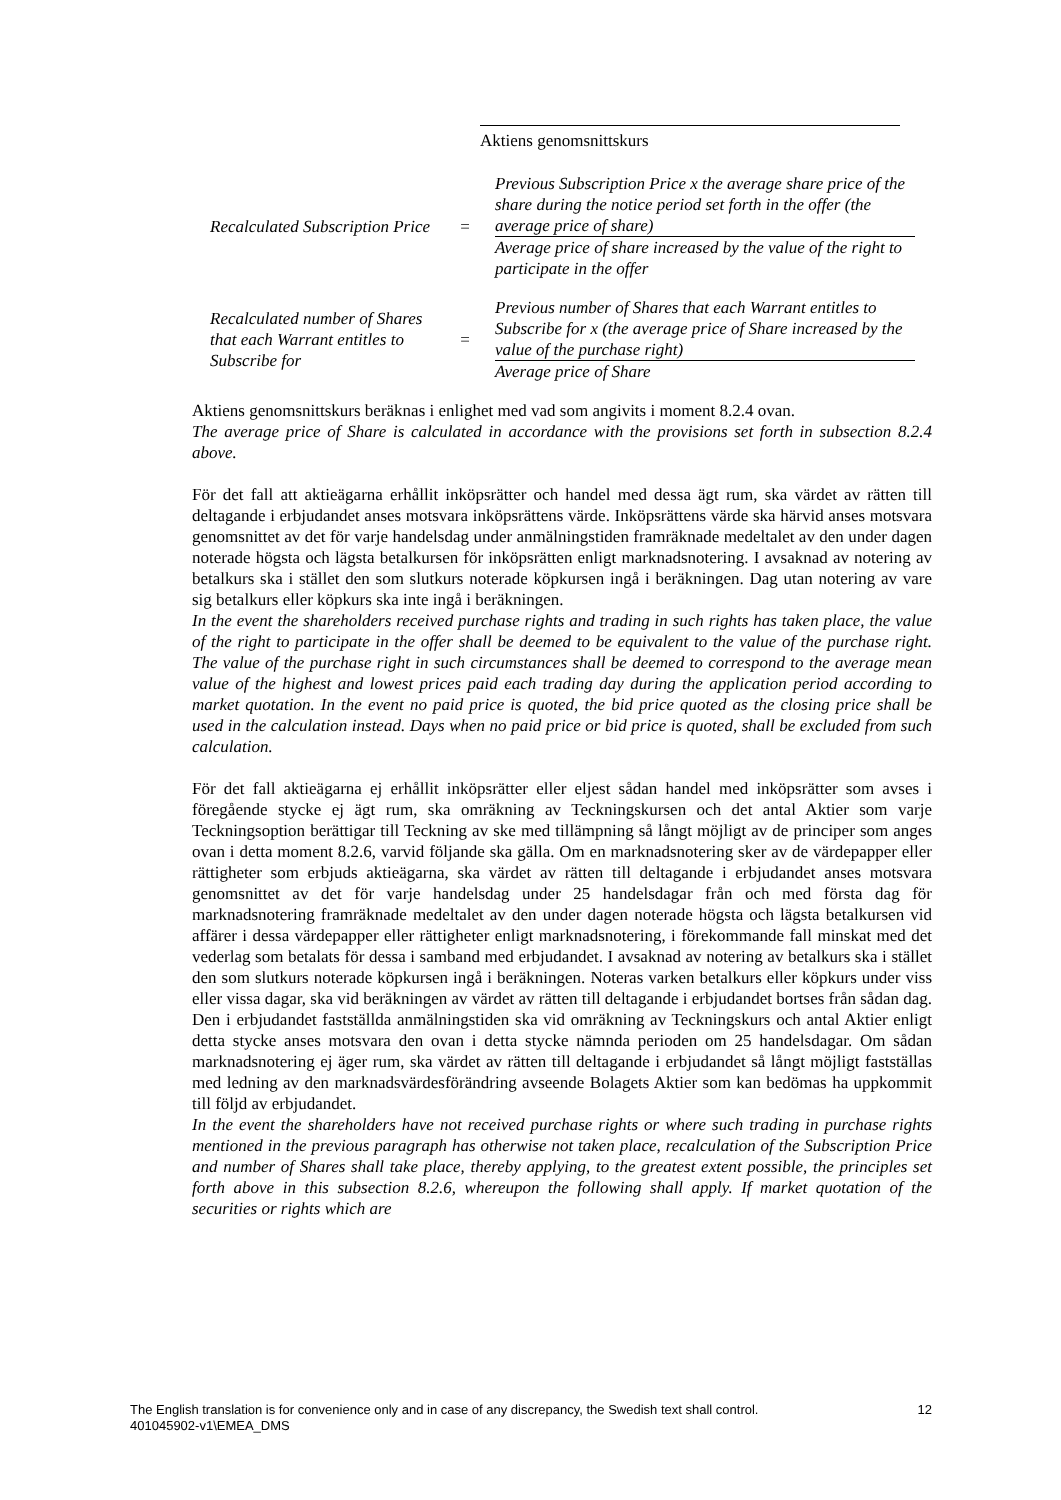Aktiens genomsnittskurs
Recalculated Subscription Price
=
Previous Subscription Price x the average share price of the share during the notice period set forth in the offer (the average price of share)
Average price of share increased by the value of the right to participate in the offer
Recalculated number of Shares that each Warrant entitles to Subscribe for
=
Previous number of Shares that each Warrant entitles to Subscribe for x (the average price of Share increased by the value of the purchase right)
Average price of Share
Aktiens genomsnittskurs beräknas i enlighet med vad som angivits i moment 8.2.4 ovan.
The average price of Share is calculated in accordance with the provisions set forth in subsection 8.2.4 above.
För det fall att aktieägarna erhållit inköpsrätter och handel med dessa ägt rum, ska värdet av rätten till deltagande i erbjudandet anses motsvara inköpsrättens värde. Inköpsrättens värde ska härvid anses motsvara genomsnittet av det för varje handelsdag under anmälningstiden framräknade medeltalet av den under dagen noterade högsta och lägsta betalkursen för inköpsrätten enligt marknadsnotering. I avsaknad av notering av betalkurs ska i stället den som slutkurs noterade köpkursen ingå i beräkningen. Dag utan notering av vare sig betalkurs eller köpkurs ska inte ingå i beräkningen.
In the event the shareholders received purchase rights and trading in such rights has taken place, the value of the right to participate in the offer shall be deemed to be equivalent to the value of the purchase right. The value of the purchase right in such circumstances shall be deemed to correspond to the average mean value of the highest and lowest prices paid each trading day during the application period according to market quotation. In the event no paid price is quoted, the bid price quoted as the closing price shall be used in the calculation instead. Days when no paid price or bid price is quoted, shall be excluded from such calculation.
För det fall aktieägarna ej erhållit inköpsrätter eller eljest sådan handel med inköpsrätter som avses i föregående stycke ej ägt rum, ska omräkning av Teckningskursen och det antal Aktier som varje Teckningsoption berättigar till Teckning av ske med tillämpning så långt möjligt av de principer som anges ovan i detta moment 8.2.6, varvid följande ska gälla. Om en marknadsnotering sker av de värdepapper eller rättigheter som erbjuds aktieägarna, ska värdet av rätten till deltagande i erbjudandet anses motsvara genomsnittet av det för varje handelsdag under 25 handelsdagar från och med första dag för marknadsnotering framräknade medeltalet av den under dagen noterade högsta och lägsta betalkursen vid affärer i dessa värdepapper eller rättigheter enligt marknadsnotering, i förekommande fall minskat med det vederlag som betalats för dessa i samband med erbjudandet. I avsaknad av notering av betalkurs ska i stället den som slutkurs noterade köpkursen ingå i beräkningen. Noteras varken betalkurs eller köpkurs under viss eller vissa dagar, ska vid beräkningen av värdet av rätten till deltagande i erbjudandet bortses från sådan dag. Den i erbjudandet fastställda anmälningstiden ska vid omräkning av Teckningskurs och antal Aktier enligt detta stycke anses motsvara den ovan i detta stycke nämnda perioden om 25 handelsdagar. Om sådan marknadsnotering ej äger rum, ska värdet av rätten till deltagande i erbjudandet så långt möjligt fastställas med ledning av den marknadsvärdesförändring avseende Bolagets Aktier som kan bedömas ha uppkommit till följd av erbjudandet.
In the event the shareholders have not received purchase rights or where such trading in purchase rights mentioned in the previous paragraph has otherwise not taken place, recalculation of the Subscription Price and number of Shares shall take place, thereby applying, to the greatest extent possible, the principles set forth above in this subsection 8.2.6, whereupon the following shall apply. If market quotation of the securities or rights which are
12 The English translation is for convenience only and in case of any discrepancy, the Swedish text shall control.
401045902-v1\EMEA_DMS